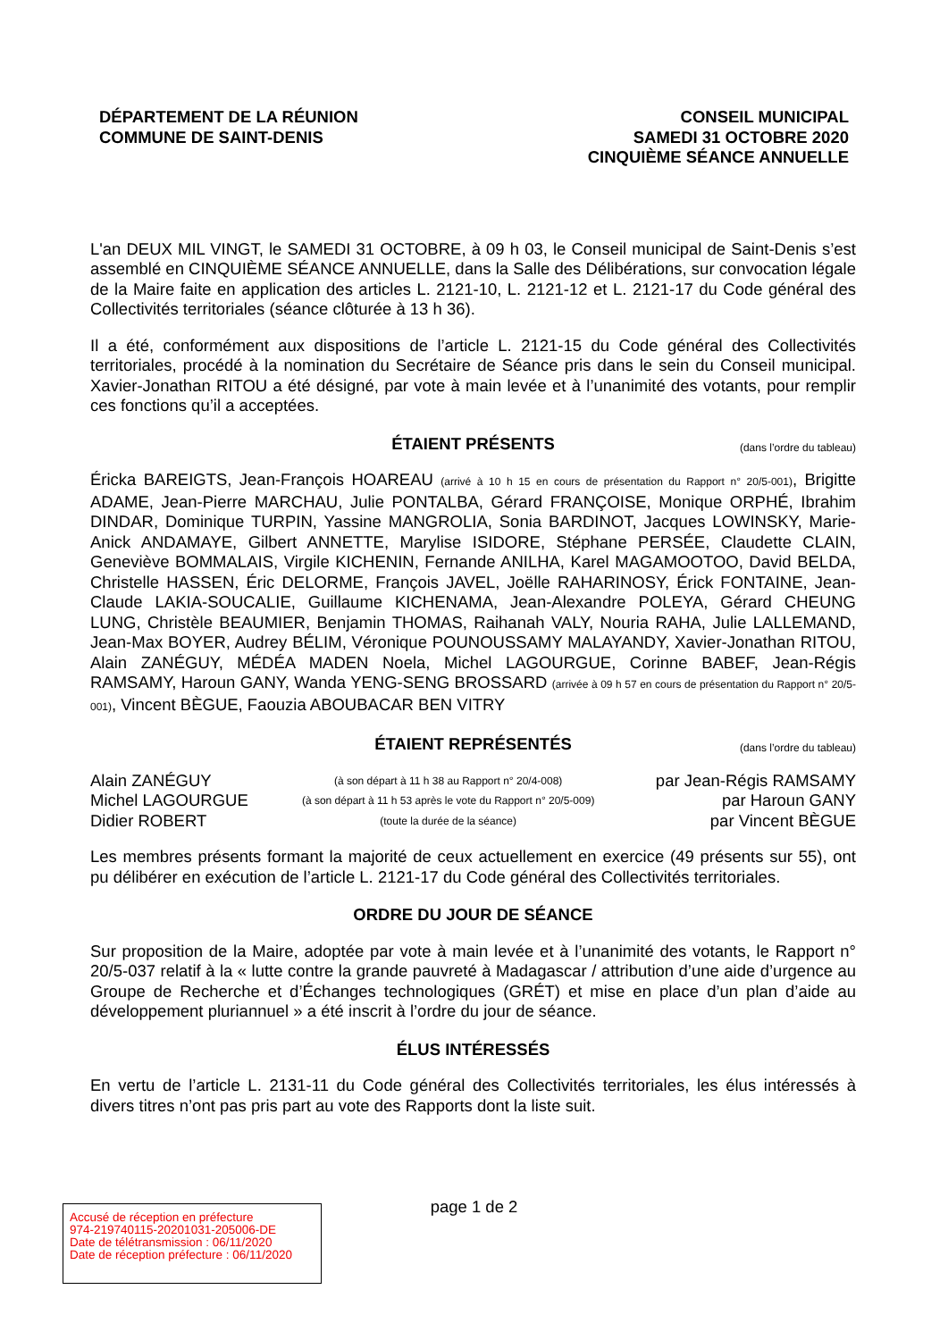DÉPARTEMENT DE LA RÉUNION
COMMUNE DE SAINT-DENIS
CONSEIL MUNICIPAL
SAMEDI 31 OCTOBRE 2020
CINQUIÈME SÉANCE ANNUELLE
L'an DEUX MIL VINGT, le SAMEDI 31 OCTOBRE, à 09 h 03, le Conseil municipal de Saint-Denis s’est assemblé en CINQUIÈME SÉANCE ANNUELLE, dans la Salle des Délibérations, sur convocation légale de la Maire faite en application des articles L. 2121-10, L. 2121-12 et L. 2121-17 du Code général des Collectivités territoriales (séance clôturée à 13 h 36).
Il a été, conformément aux dispositions de l’article L. 2121-15 du Code général des Collectivités territoriales, procédé à la nomination du Secrétaire de Séance pris dans le sein du Conseil municipal. Xavier-Jonathan RITOU a été désigné, par vote à main levée et à l’unanimité des votants, pour remplir ces fonctions qu’il a acceptées.
ÉTAIENT PRÉSENTS (dans l’ordre du tableau)
Éricka BAREIGTS, Jean-François HOAREAU (arrivé à 10 h 15 en cours de présentation du Rapport n° 20/5-001), Brigitte ADAME, Jean-Pierre MARCHAU, Julie PONTALBA, Gérard FRANÇOISE, Monique ORPHÉ, Ibrahim DINDAR, Dominique TURPIN, Yassine MANGROLIA, Sonia BARDINOT, Jacques LOWINSKY, Marie-Anick ANDAMAYE, Gilbert ANNETTE, Marylise ISIDORE, Stéphane PERSÉE, Claudette CLAIN, Geneviève BOMMALAIS, Virgile KICHENIN, Fernande ANILHA, Karel MAGAMOOTOO, David BELDA, Christelle HASSEN, Éric DELORME, François JAVEL, Joëlle RAHARINOSY, Érick FONTAINE, Jean-Claude LAKIA-SOUCALIE, Guillaume KICHENAMA, Jean-Alexandre POLEYA, Gérard CHEUNG LUNG, Christèle BEAUMIER, Benjamin THOMAS, Raihanah VALY, Nouria RAHA, Julie LALLEMAND, Jean-Max BOYER, Audrey BÉLIM, Véronique POUNOUSSAMY MALAYANDY, Xavier-Jonathan RITOU, Alain ZANÉGUY, MÉDÉA MADEN Noela, Michel LAGOURGUE, Corinne BABEF, Jean-Régis RAMSAMY, Haroun GANY, Wanda YENG-SENG BROSSARD (arrivée à 09 h 57 en cours de présentation du Rapport n° 20/5-001), Vincent BÈGUE, Faouzia ABOUBACAR BEN VITRY
ÉTAIENT REPRÉSENTÉS (dans l’ordre du tableau)
| Alain ZANÉGUY | (à son départ à 11 h 38 au Rapport n° 20/4-008) | par Jean-Régis RAMSAMY |
| Michel LAGOURGUE | (à son départ à 11 h 53 après le vote du Rapport n° 20/5-009) | par Haroun GANY |
| Didier ROBERT | (toute la durée de la séance) | par Vincent BÈGUE |
Les membres présents formant la majorité de ceux actuellement en exercice (49 présents sur 55), ont pu délibérer en exécution de l’article L. 2121-17 du Code général des Collectivités territoriales.
ORDRE DU JOUR DE SÉANCE
Sur proposition de la Maire, adoptée par vote à main levée et à l’unanimité des votants, le Rapport n° 20/5-037 relatif à la « lutte contre la grande pauvreté à Madagascar / attribution d’une aide d’urgence au Groupe de Recherche et d’Échanges technologiques (GRÉT) et mise en place d’un plan d’aide au développement pluriannuel » a été inscrit à l’ordre du jour de séance.
ÉLUS INTÉRESSÉS
En vertu de l’article L. 2131-11 du Code général des Collectivités territoriales, les élus intéressés à divers titres n’ont pas pris part au vote des Rapports dont la liste suit.
page 1 de 2
Accusé de réception en préfecture
974-219740115-20201031-205006-DE
Date de télétransmission : 06/11/2020
Date de réception préfecture : 06/11/2020